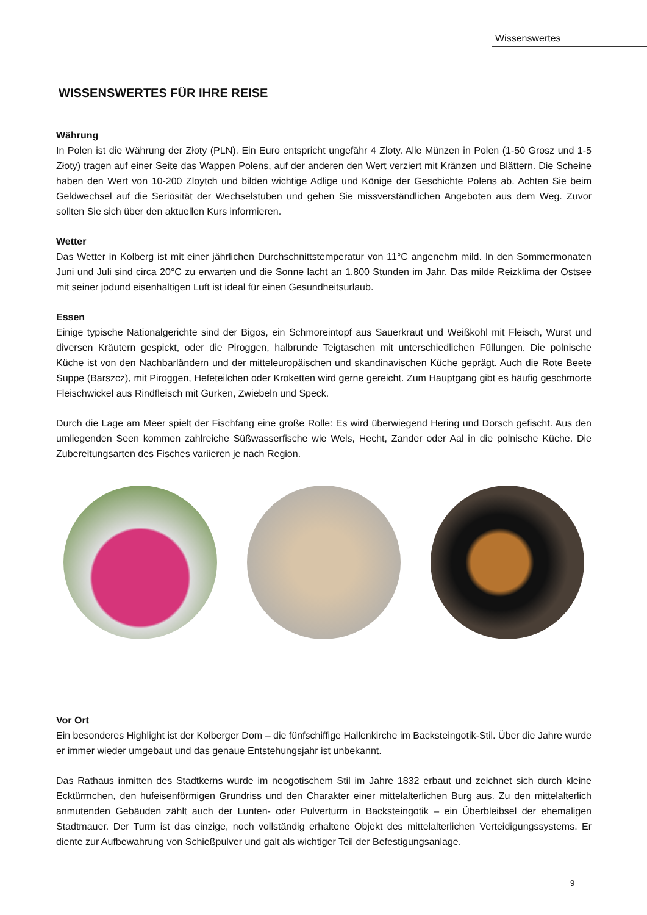Wissenswertes
WISSENSWERTES FÜR IHRE REISE
Währung
In Polen ist die Währung der Złoty (PLN). Ein Euro entspricht ungefähr 4 Zloty. Alle Münzen in Polen (1-50 Grosz und 1-5 Złoty) tragen auf einer Seite das Wappen Polens, auf der anderen den Wert verziert mit Kränzen und Blättern. Die Scheine haben den Wert von 10-200 Zloytch und bilden wichtige Adlige und Könige der Geschichte Polens ab. Achten Sie beim Geldwechsel auf die Seriösität der Wechselstuben und gehen Sie missverständlichen Angeboten aus dem Weg. Zuvor sollten Sie sich über den aktuellen Kurs informieren.
Wetter
Das Wetter in Kolberg ist mit einer jährlichen Durchschnittstemperatur von 11°C angenehm mild. In den Sommermonaten Juni und Juli sind circa 20°C zu erwarten und die Sonne lacht an 1.800 Stunden im Jahr. Das milde Reizklima der Ostsee mit seiner jodund eisenhaltigen Luft ist ideal für einen Gesundheitsurlaub.
Essen
Einige typische Nationalgerichte sind der Bigos, ein Schmoreintopf aus Sauerkraut und Weißkohl mit Fleisch, Wurst und diversen Kräutern gespickt, oder die Piroggen, halbrunde Teigtaschen mit unterschiedlichen Füllungen. Die polnische Küche ist von den Nachbarländern und der mitteleuropäischen und skandinavischen Küche geprägt. Auch die Rote Beete Suppe (Barszcz), mit Piroggen, Hefeteilchen oder Kroketten wird gerne gereicht. Zum Hauptgang gibt es häufig geschmorte Fleischwickel aus Rindfleisch mit Gurken, Zwiebeln und Speck.
Durch die Lage am Meer spielt der Fischfang eine große Rolle: Es wird überwiegend Hering und Dorsch gefischt. Aus den umliegenden Seen kommen zahlreiche Süßwasserfische wie Wels, Hecht, Zander oder Aal in die polnische Küche. Die Zubereitungsarten des Fisches variieren je nach Region.
Vor Ort
Ein besonderes Highlight ist der Kolberger Dom – die fünfschiffige Hallenkirche im Backsteingotik-Stil. Über die Jahre wurde er immer wieder umgebaut und das genaue Entstehungsjahr ist unbekannt.
Das Rathaus inmitten des Stadtkerns wurde im neogotischem Stil im Jahre 1832 erbaut und zeichnet sich durch kleine Ecktürmchen, den hufeisenförmigen Grundriss und den Charakter einer mittelalterlichen Burg aus. Zu den mittelalterlich anmutenden Gebäuden zählt auch der Lunten- oder Pulverturm in Backsteingotik – ein Überbleibsel der ehemaligen Stadtmauer. Der Turm ist das einzige, noch vollständig erhaltene Objekt des mittelalterlichen Verteidigungssystems. Er diente zur Aufbewahrung von Schießpulver und galt als wichtiger Teil der Befestigungsanlage.
9